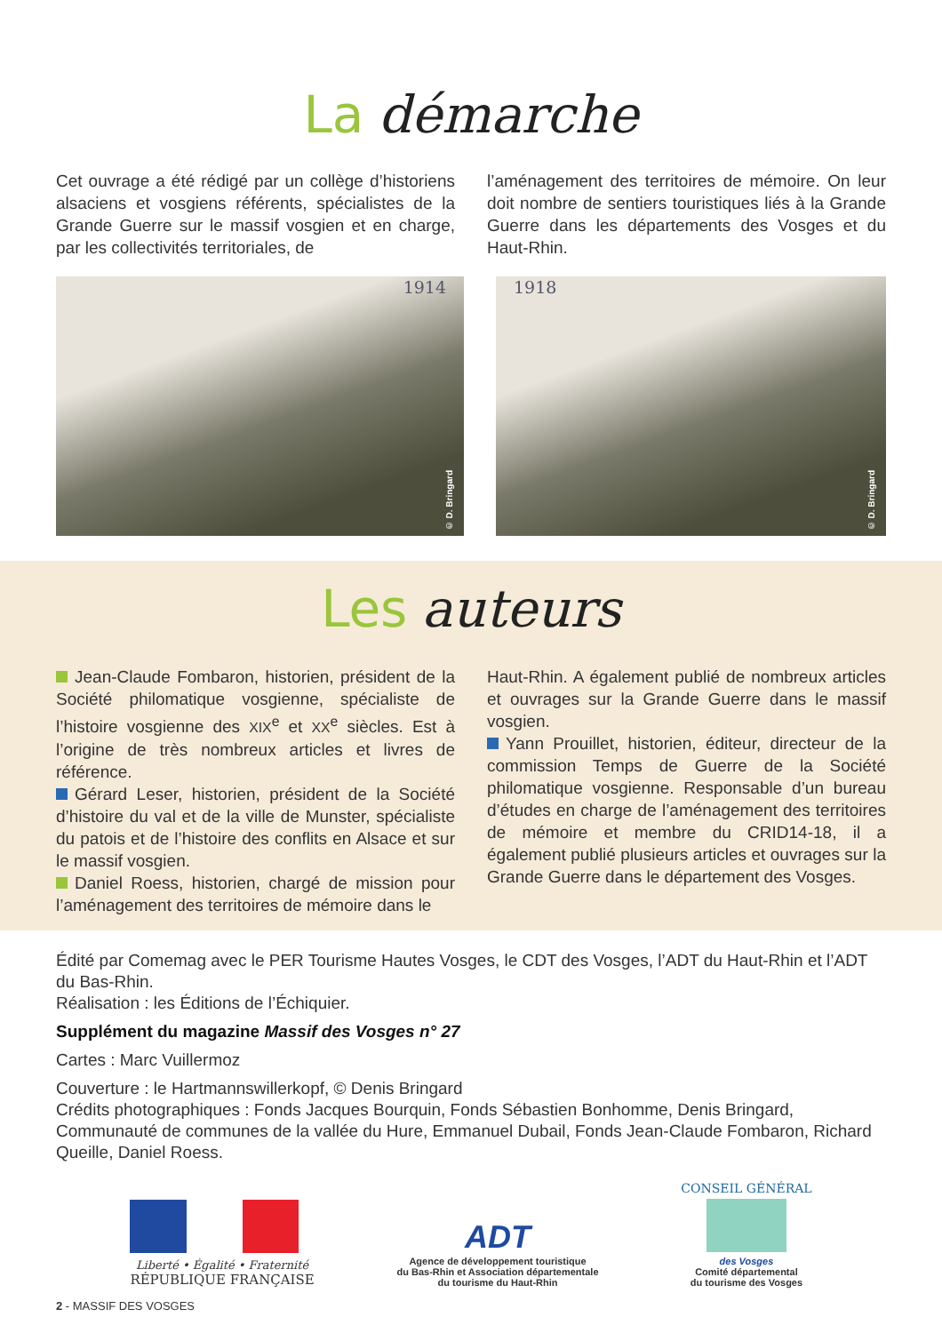La démarche
Cet ouvrage a été rédigé par un collège d’historiens alsaciens et vosgiens référents, spécialistes de la Grande Guerre sur le massif vosgien et en charge, par les collectivités territoriales, de
l’aménagement des territoires de mémoire. On leur doit nombre de sentiers touristiques liés à la Grande Guerre dans les départements des Vosges et du Haut-Rhin.
1914
© D. Bringard
1918
© D. Bringard
Les auteurs
Jean-Claude Fombaron, historien, président de la Société philomatique vosgienne, spécialiste de l’histoire vosgienne des XIX<sup>e</sup> et XX<sup>e</sup> siècles. Est à l’origine de très nombreux articles et livres de référence.
Gérard Leser, historien, président de la Société d’histoire du val et de la ville de Munster, spécialiste du patois et de l’histoire des conflits en Alsace et sur le massif vosgien.
Daniel Roess, historien, chargé de mission pour l’aménagement des territoires de mémoire dans le
Haut-Rhin. A également publié de nombreux articles et ouvrages sur la Grande Guerre dans le massif vosgien.
Yann Prouillet, historien, éditeur, directeur de la commission Temps de Guerre de la Société philomatique vosgienne. Responsable d’un bureau d’études en charge de l’aménagement des territoires de mémoire et membre du CRID14-18, il a également publié plusieurs articles et ouvrages sur la Grande Guerre dans le département des Vosges.
Édité par Comemag avec le PER Tourisme Hautes Vosges, le CDT des Vosges, l’ADT du Haut-Rhin et l’ADT du Bas-Rhin.
Réalisation : les Éditions de l’Échiquier.
Supplément du magazine Massif des Vosges n° 27
Cartes : Marc Vuillermoz
Couverture : le Hartmannswillerkopf, © Denis Bringard
Crédits photographiques : Fonds Jacques Bourquin, Fonds Sébastien Bonhomme, Denis Bringard, Communauté de communes de la vallée du Hure, Emmanuel Dubail, Fonds Jean-Claude Fombaron, Richard Queille, Daniel Roess.
Liberté • Égalité • Fraternité
RÉPUBLIQUE FRANÇAISE
ADT
Agence de développement touristique
du Bas-Rhin et Association départementale
du tourisme du Haut-Rhin
CONSEIL GÉNÉRAL
des Vosges
Comité départemental
du tourisme des Vosges
2 - MASSIF DES VOSGES